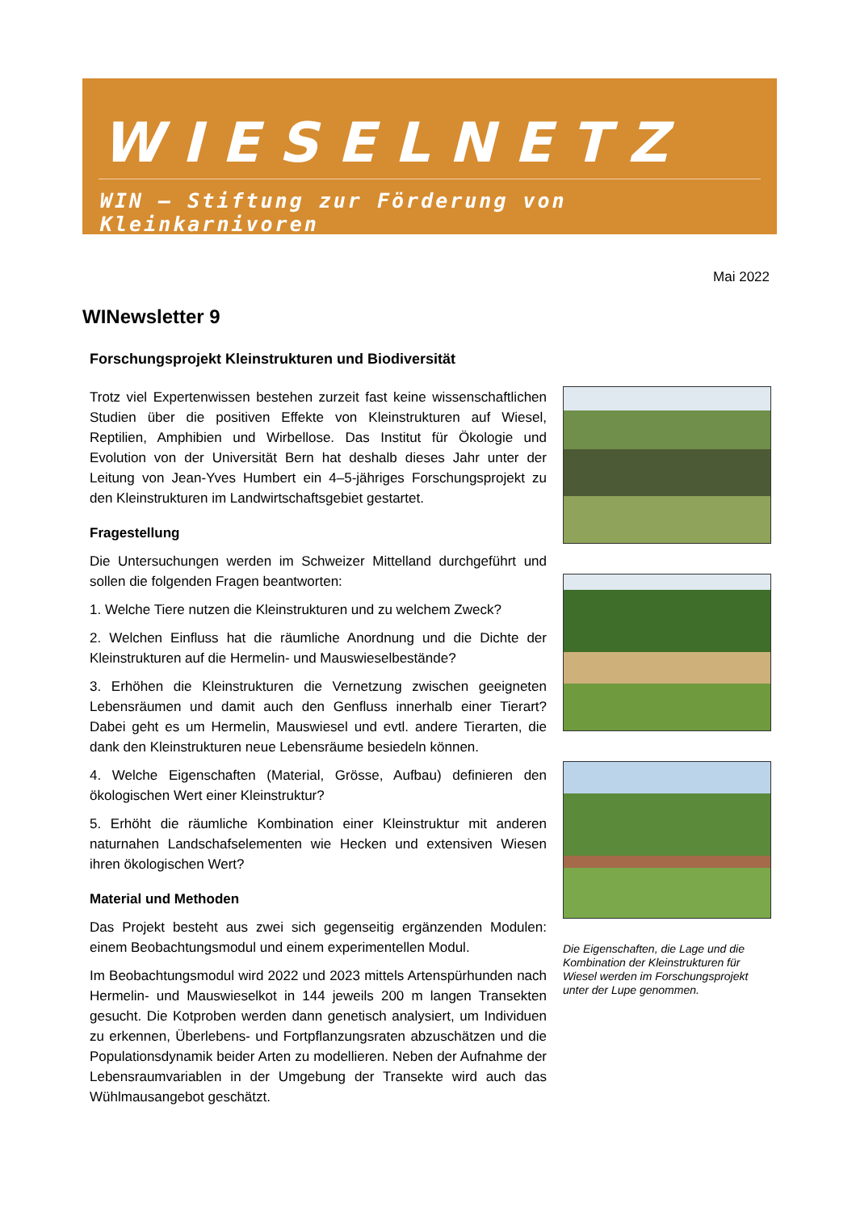WIESELNETZ
WIN – Stiftung zur Förderung von Kleinkarnivoren
Mai 2022
WINewsletter 9
Forschungsprojekt Kleinstrukturen und Biodiversität
Trotz viel Expertenwissen bestehen zurzeit fast keine wissenschaftlichen Studien über die positiven Effekte von Kleinstrukturen auf Wiesel, Reptilien, Amphibien und Wirbellose. Das Institut für Ökologie und Evolution von der Universität Bern hat deshalb dieses Jahr unter der Leitung von Jean-Yves Humbert ein 4–5-jähriges Forschungsprojekt zu den Kleinstrukturen im Landwirtschaftsgebiet gestartet.
Fragestellung
Die Untersuchungen werden im Schweizer Mittelland durchgeführt und sollen die folgenden Fragen beantworten:
1. Welche Tiere nutzen die Kleinstrukturen und zu welchem Zweck?
2. Welchen Einfluss hat die räumliche Anordnung und die Dichte der Kleinstrukturen auf die Hermelin- und Mauswieselbestände?
3. Erhöhen die Kleinstrukturen die Vernetzung zwischen geeigneten Lebensräumen und damit auch den Genfluss innerhalb einer Tierart? Dabei geht es um Hermelin, Mauswiesel und evtl. andere Tierarten, die dank den Kleinstrukturen neue Lebensräume besiedeln können.
4. Welche Eigenschaften (Material, Grösse, Aufbau) definieren den ökologischen Wert einer Kleinstruktur?
5. Erhöht die räumliche Kombination einer Kleinstruktur mit anderen naturnahen Landschafselementen wie Hecken und extensiven Wiesen ihren ökologischen Wert?
Material und Methoden
Das Projekt besteht aus zwei sich gegenseitig ergänzenden Modulen: einem Beobachtungsmodul und einem experimentellen Modul.
Im Beobachtungsmodul wird 2022 und 2023 mittels Artenspürhunden nach Hermelin- und Mauswieselkot in 144 jeweils 200 m langen Transekten gesucht. Die Kotproben werden dann genetisch analysiert, um Individuen zu erkennen, Überlebens- und Fortpflanzungsraten abzuschätzen und die Populationsdynamik beider Arten zu modellieren. Neben der Aufnahme der Lebensraumvariablen in der Umgebung der Transekte wird auch das Wühlmausangebot geschätzt.
Die Eigenschaften, die Lage und die Kombination der Kleinstrukturen für Wiesel werden im Forschungsprojekt unter der Lupe genommen.